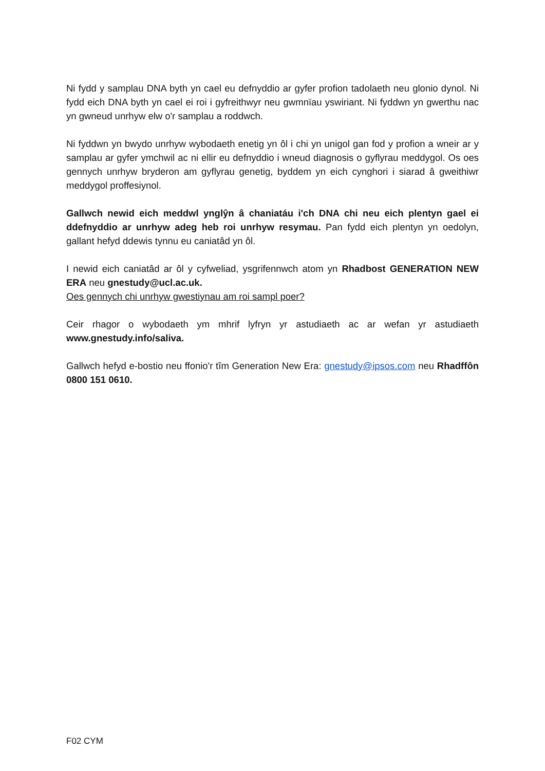Ni fydd y samplau DNA byth yn cael eu defnyddio ar gyfer profion tadolaeth neu glonio dynol. Ni fydd eich DNA byth yn cael ei roi i gyfreithwyr neu gwmnïau yswiriant. Ni fyddwn yn gwerthu nac yn gwneud unrhyw elw o'r samplau a roddwch.
Ni fyddwn yn bwydo unrhyw wybodaeth enetig yn ôl i chi yn unigol gan fod y profion a wneir ar y samplau ar gyfer ymchwil ac ni ellir eu defnyddio i wneud diagnosis o gyflyrau meddygol. Os oes gennych unrhyw bryderon am gyflyrau genetig, byddem yn eich cynghori i siarad â gweithiwr meddygol proffesiynol.
Gallwch newid eich meddwl ynglŷn â chaniatáu i'ch DNA chi neu eich plentyn gael ei ddefnyddio ar unrhyw adeg heb roi unrhyw resymau. Pan fydd eich plentyn yn oedolyn, gallant hefyd ddewis tynnu eu caniatâd yn ôl.
I newid eich caniatâd ar ôl y cyfweliad, ysgrifennwch atom yn Rhadbost GENERATION NEW ERA neu gnestudy@ucl.ac.uk.
Oes gennych chi unrhyw gwestiynau am roi sampl poer?
Ceir rhagor o wybodaeth ym mhrif lyfryn yr astudiaeth ac ar wefan yr astudiaeth www.gnestudy.info/saliva.
Gallwch hefyd e-bostio neu ffonio'r tîm Generation New Era: gnestudy@ipsos.com neu Rhadffôn 0800 151 0610.
F02 CYM